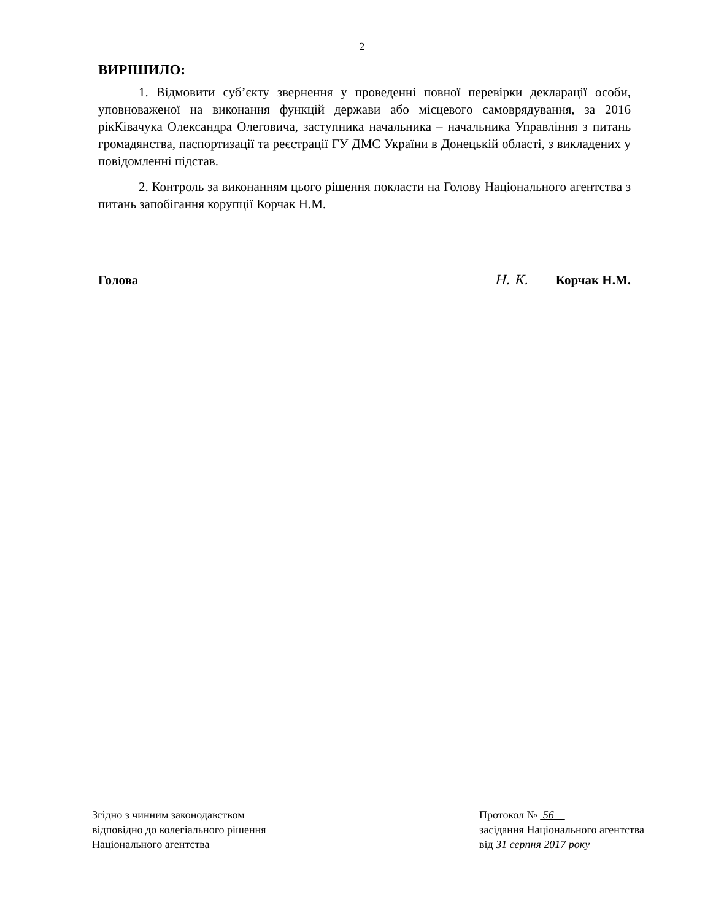2
ВИРІШИЛО:
1. Відмовити суб’єкту звернення у проведенні повної перевірки декларації особи, уповноваженої на виконання функцій держави або місцевого самоврядування, за 2016 рікКівачука Олександра Олеговича, заступника начальника – начальника Управління з питань громадянства, паспортизації та реєстрації ГУ ДМС України в Донецькій області, з викладених у повідомленні підстав.
2. Контроль за виконанням цього рішення покласти на Голову Національного агентства з питань запобігання корупції Корчак Н.М.
Голова Н. К. Корчак Н.М.
Згідно з чинним законодавством
відповідно до колегіального рішення
Національного агентства
Протокол № 56
засідання Національного агентства
від 31 серпня 2017 року